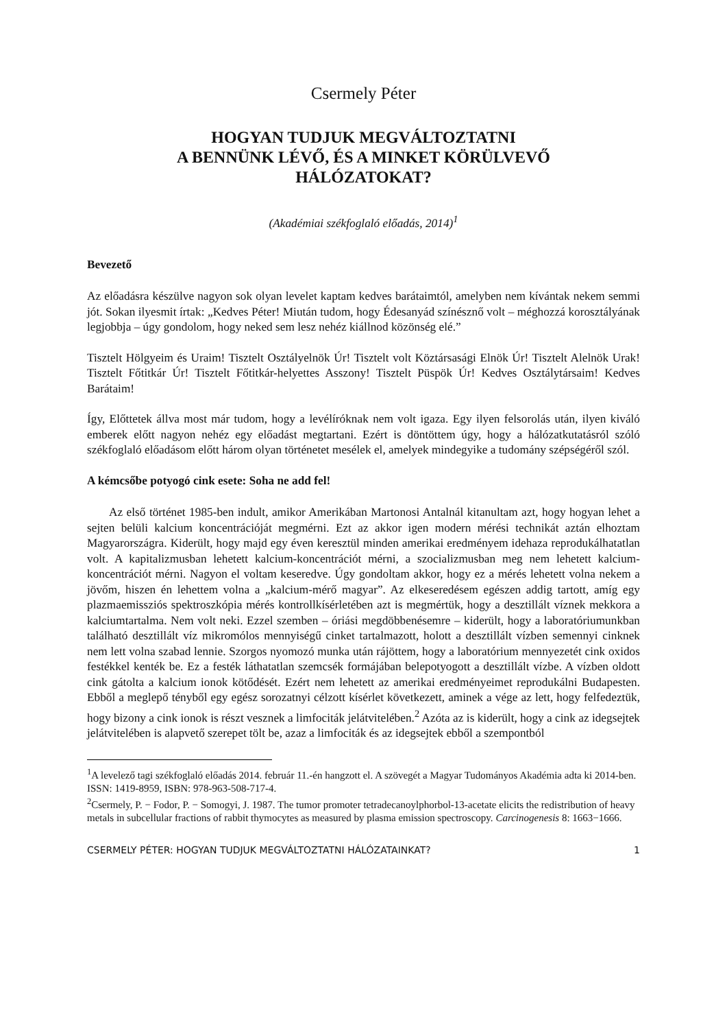Csermely Péter
HOGYAN TUDJUK MEGVÁLTOZTATNI
A BENNÜNK LÉVŐ, ÉS A MINKET KÖRÜLVEVŐ
HÁLÓZATOKAT?
(Akadémiai székfoglaló előadás, 2014)<sup>1</sup>
Bevezető
Az előadásra készülve nagyon sok olyan levelet kaptam kedves barátaimtól, amelyben nem kívántak nekem semmi jót. Sokan ilyesmit írtak: „Kedves Péter! Miután tudom, hogy Édesanyád színésznő volt – méghozzá korosztályának legjobbja – úgy gondolom, hogy neked sem lesz nehéz kiállnod közönség elé.”
Tisztelt Hölgyeim és Uraim! Tisztelt Osztályelnök Úr! Tisztelt volt Köztársasági Elnök Úr! Tisztelt Alelnök Urak! Tisztelt Főtitkár Úr! Tisztelt Főtitkár-helyettes Asszony! Tisztelt Püspök Úr! Kedves Osztálytársaim! Kedves Barátaim!
Így, Előttetek állva most már tudom, hogy a levélíróknak nem volt igaza. Egy ilyen felsorolás után, ilyen kiváló emberek előtt nagyon nehéz egy előadást megtartani. Ezért is döntöttem úgy, hogy a hálózatkutatásról szóló székfoglaló előadásom előtt három olyan történetet mesélek el, amelyek mindegyike a tudomány szépségéről szól.
A kémcsőbe potyogó cink esete: Soha ne add fel!
Az első történet 1985-ben indult, amikor Amerikában Martonosi Antalnál kitanultam azt, hogy hogyan lehet a sejten belüli kalcium koncentrációját megmérni. Ezt az akkor igen modern mérési technikát aztán elhoztam Magyarországra. Kiderült, hogy majd egy éven keresztül minden amerikai eredményem idehaza reprodukálhatatlan volt. A kapitalizmusban lehetett kalcium-koncentrációt mérni, a szocializmusban meg nem lehetett kalcium-koncentrációt mérni. Nagyon el voltam keseredve. Úgy gondoltam akkor, hogy ez a mérés lehetett volna nekem a jövőm, hiszen én lehettem volna a „kalcium-mérő magyar”. Az elkeseredésem egészen addig tartott, amíg egy plazmaemissziós spektroszkópia mérés kontrollkísérletében azt is megmértük, hogy a desztillált víznek mekkora a kalciumtartalma. Nem volt neki. Ezzel szemben – óriási megdöbbenésemre – kiderült, hogy a laboratóriumunkban található desztillált víz mikromólos mennyiségű cinket tartalmazott, holott a desztillált vízben semennyi cinknek nem lett volna szabad lennie. Szorgos nyomozó munka után rájöttem, hogy a laboratórium mennyezetét cink oxidos festékkel kenték be. Ez a festék láthatatlan szemcsék formájában belepotyogott a desztillált vízbe. A vízben oldott cink gátolta a kalcium ionok kötődését. Ezért nem lehetett az amerikai eredményeimet reprodukálni Budapesten. Ebből a meglepő tényből egy egész sorozatnyi célzott kísérlet következett, aminek a vége az lett, hogy felfedeztük, hogy bizony a cink ionok is részt vesznek a limfociták jelátvitelében.<sup>2</sup> Azóta az is kiderült, hogy a cink az idegsejtek jelátvitelében is alapvető szerepet tölt be, azaz a limfociták és az idegsejtek ebből a szempontból
<sup>1</sup> A levelező tagi székfoglaló előadás 2014. február 11.-én hangzott el. A szövegét a Magyar Tudományos Akadémia adta ki 2014-ben. ISSN: 1419-8959, ISBN: 978-963-508-717-4.
<sup>2</sup> Csermely, P. − Fodor, P. − Somogyi, J. 1987. The tumor promoter tetradecanoylphorbol-13-acetate elicits the redistribution of heavy metals in subcellular fractions of rabbit thymocytes as measured by plasma emission spectroscopy. Carcinogenesis 8: 1663−1666.
CSERMELY PÉTER: HOGYAN TUDJUK MEGVÁLTOZTATNI HÁLÓZATAINKAT? 1